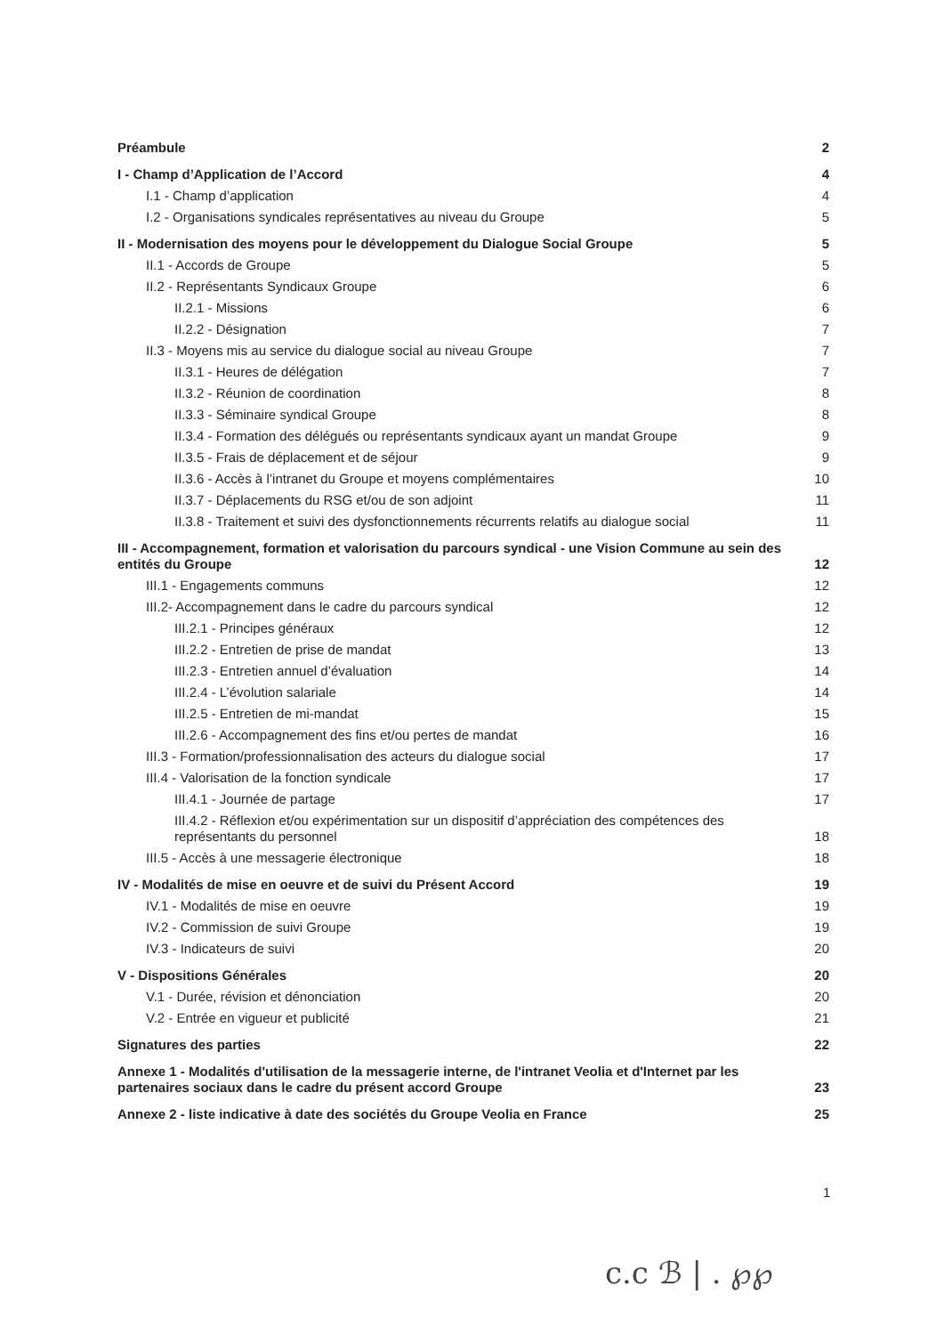Préambule 2
I - Champ d’Application de l’Accord 4
I.1 - Champ d’application 4
I.2 - Organisations syndicales représentatives au niveau du Groupe 5
II - Modernisation des moyens pour le développement du Dialogue Social Groupe 5
II.1 - Accords de Groupe 5
II.2 - Représentants Syndicaux Groupe 6
II.2.1 - Missions 6
II.2.2 - Désignation 7
II.3 - Moyens mis au service du dialogue social au niveau Groupe 7
II.3.1 - Heures de délégation 7
II.3.2 - Réunion de coordination 8
II.3.3 - Séminaire syndical Groupe 8
II.3.4 - Formation des délégués ou représentants syndicaux ayant un mandat Groupe 9
II.3.5 - Frais de déplacement et de séjour 9
II.3.6 - Accès à l’intranet du Groupe et moyens complémentaires 10
II.3.7 - Déplacements du RSG et/ou de son adjoint 11
II.3.8 - Traitement et suivi des dysfonctionnements récurrents relatifs au dialogue social 11
III - Accompagnement, formation et valorisation du parcours syndical - une Vision Commune au sein des entités du Groupe 12
III.1 - Engagements communs 12
III.2- Accompagnement dans le cadre du parcours syndical 12
III.2.1 - Principes généraux 12
III.2.2 - Entretien de prise de mandat 13
III.2.3 - Entretien annuel d’évaluation 14
III.2.4 - L’évolution salariale 14
III.2.5 - Entretien de mi-mandat 15
III.2.6 - Accompagnement des fins et/ou pertes de mandat 16
III.3 - Formation/professionnalisation des acteurs du dialogue social 17
III.4 - Valorisation de la fonction syndicale 17
III.4.1 - Journée de partage 17
III.4.2 - Réflexion et/ou expérimentation sur un dispositif d’appréciation des compétences des représentants du personnel 18
III.5 - Accès à une messagerie électronique 18
IV - Modalités de mise en oeuvre et de suivi du Présent Accord 19
IV.1 - Modalités de mise en oeuvre 19
IV.2 - Commission de suivi Groupe 19
IV.3 - Indicateurs de suivi 20
V - Dispositions Générales 20
V.1 - Durée, révision et dénonciation 20
V.2 - Entrée en vigueur et publicité 21
Signatures des parties 22
Annexe 1 - Modalités d'utilisation de la messagerie interne, de l'intranet Veolia et d'Internet par les partenaires sociaux dans le cadre du présent accord Groupe 23
Annexe 2 - liste indicative à date des sociétés du Groupe Veolia en France 25
1
c.c ℬ | . ℘℘